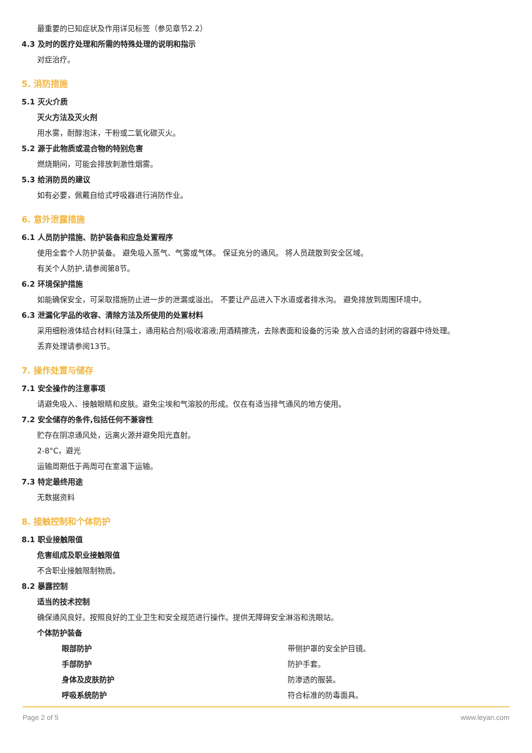最重要的已知症状及作用详见标签（参见章节2.2）
4.3 及时的医疗处理和所需的特殊处理的说明和指示
对症治疗。
5. 消防措施
5.1 灭火介质
灭火方法及灭火剂
用水雾，耐醇泡沫，干粉或二氧化碳灭火。
5.2 源于此物质或混合物的特别危害
燃烧期间，可能会排放刺激性烟雾。
5.3 给消防员的建议
如有必要，佩戴自给式呼吸器进行消防作业。
6. 意外泄露措施
6.1 人员防护措施、防护装备和应急处置程序
使用全套个人防护装备。 避免吸入蒸气、气雾或气体。 保证充分的通风。 将人员疏散到安全区域。
有关个人防护,请参阅第8节。
6.2 环境保护措施
如能确保安全，可采取措施防止进一步的泄漏或溢出。 不要让产品进入下水道或者排水沟。 避免排放到周围环境中。
6.3 泄漏化学品的收容、清除方法及所使用的处置材料
采用细粉液体结合材料(硅藻土，通用粘合剂)吸收溶液;用酒精擦洗，去除表面和设备的污染 放入合适的封闭的容器中待处理。
丢弃处理请参阅13节。
7. 操作处置与储存
7.1 安全操作的注意事项
请避免吸入、接触眼睛和皮肤。避免尘埃和气溶胶的形成。仅在有适当排气通风的地方使用。
7.2 安全储存的条件,包括任何不兼容性
贮存在阴凉通风处，远离火源并避免阳光直射。
2-8°C，避光
运输周期低于两周可在室温下运输。
7.3 特定最终用途
无数据资料
8. 接触控制和个体防护
8.1 职业接触限值
危害组成及职业接触限值
不含职业接触限制物质。
8.2 暴露控制
适当的技术控制
确保通风良好。按照良好的工业卫生和安全规范进行操作。提供无障碍安全淋浴和洗眼站。
个体防护装备
| 眼部防护 | 带侧护罩的安全护目镜。 |
| 手部防护 | 防护手套。 |
| 身体及皮肤防护 | 防渗透的服装。 |
| 呼吸系统防护 | 符合标准的防毒面具。 |
Page 2 of 5 www.leyan.com